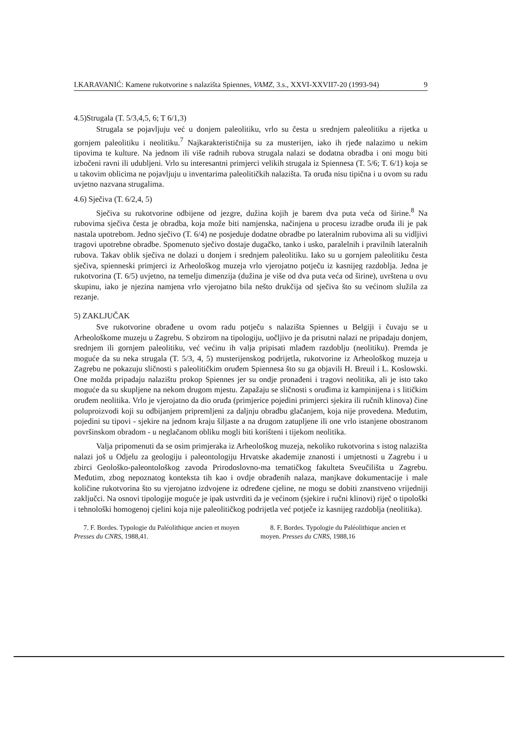I.KARAVANIĆ: Kamene rukotvorine s nalazišta Spiennes, VAMZ, 3.s., XXVI-XXVII7-20 (1993-94) 9
4.5)Strugala (T. 5/3,4,5, 6; T 6/1,3)
Strugala se pojavljuju već u donjem paleolitiku, vrlo su česta u srednjem paleolitiku a rijetka u gornjem paleolitiku i neolitiku.<sup>7</sup> Najkarakterističnija su za musterijen, iako ih rjeđe nalazimo u nekim tipovima te kulture. Na jednom ili više radnih rubova strugala nalazi se dodatna obradba i oni mogu biti izbočeni ravni ili udubljeni. Vrlo su interesantni primjerci velikih strugala iz Spiennesa (T. 5/6; T. 6/1) koja se u takovim oblicima ne pojavljuju u inventarima paleolitičkih nalazišta. Ta oruđa nisu tipična i u ovom su radu uvjetno nazvana strugalima.
4.6) Sječiva (T. 6/2,4, 5)
Sječiva su rukotvorine odbijene od jezgre, dužina kojih je barem dva puta veća od širine.<sup>8</sup> Na rubovima sječiva česta je obradba, koja može biti namjenska, načinjena u procesu izradbe oruđa ili je pak nastala upotrebom. Jedno sječivo (T. 6/4) ne posjeduje dodatne obradbe po lateralnim rubovima ali su vidljivi tragovi upotrebne obradbe. Spomenuto sječivo dostaje dugačko, tanko i usko, paralelnih i pravilnih lateralnih rubova. Takav oblik sječiva ne dolazi u donjem i srednjem paleolitiku. Iako su u gornjem paleolitiku česta sječiva, spienneski primjerci iz Arheološkog muzeja vrlo vjerojatno potječu iz kasnijeg razdoblja. Jedna je rukotvorina (T. 6/5) uvjetno, na temelju dimenzija (dužina je više od dva puta veća od širine), uvrštena u ovu skupinu, iako je njezina namjena vrlo vjerojatno bila nešto drukčija od sječiva što su većinom služila za rezanje.
5) ZAKLJUČAK
Sve rukotvorine obrađene u ovom radu potječu s nalazišta Spiennes u Belgiji i čuvaju se u Arheološkome muzeju u Zagrebu. S obzirom na tipologiju, uočljivo je da prisutni nalazi ne pripadaju donjem, srednjem ili gornjem paleolitiku, već većinu ih valja pripisati mlađem razdoblju (neolitiku). Premda je moguće da su neka strugala (T. 5/3, 4, 5) musterijenskog podrijetla, rukotvorine iz Arheološkog muzeja u Zagrebu ne pokazuju sličnosti s paleolitičkim oruđem Spiennesa što su ga objavili H. Breuil i L. Koslowski. One možda pripadaju nalazištu prokop Spiennes jer su ondje pronađeni i tragovi neolitika, ali je isto tako moguće da su skupljene na nekom drugom mjestu. Zapažaju se sličnosti s oruđima iz kampinijena i s litičkim oruđem neolitika. Vrlo je vjerojatno da dio oruđa (primjerice pojedini primjerci sjekira ili ručnih klinova) čine poluproizvodi koji su odbijanjem pripremljeni za daljnju obradbu glačanjem, koja nije provedena. Međutim, pojedini su tipovi - sjekire na jednom kraju šiljaste a na drugom zatupljene ili one vrlo istanjene obostranom površinskom obradom - u neglačanom obliku mogli biti korišteni i tijekom neolitika.
Valja pripomenuti da se osim primjeraka iz Arheološkog muzeja, nekoliko rukotvorina s istog nalazišta nalazi još u Odjelu za geologiju i paleontologiju Hrvatske akademije znanosti i umjetnosti u Zagrebu i u zbirci Geološko-paleontološkog zavoda Prirodoslovno-ma tematičkog fakulteta Sveučilišta u Zagrebu. Međutim, zbog nepoznatog konteksta tih kao i ovdje obrađenih nalaza, manjkave dokumentacije i male količine rukotvorina što su vjerojatno izdvojene iz određene cjeline, ne mogu se dobiti znanstveno vrijedniji zaključci. Na osnovi tipologije moguće je ipak ustvrditi da je većinom (sjekire i ručni klinovi) riječ o tipološki i tehnološki homogenoj cjelini koja nije paleolitičkog podrijetla već potječe iz kasnijeg razdoblja (neolitika).
7. F. Bordes. Typologie du Paléolithique ancien et moyen Presses du CNRS, 1988,41.
8. F. Bordes. Typologie du Paléolithique ancien et moyen. Presses du CNRS, 1988,16